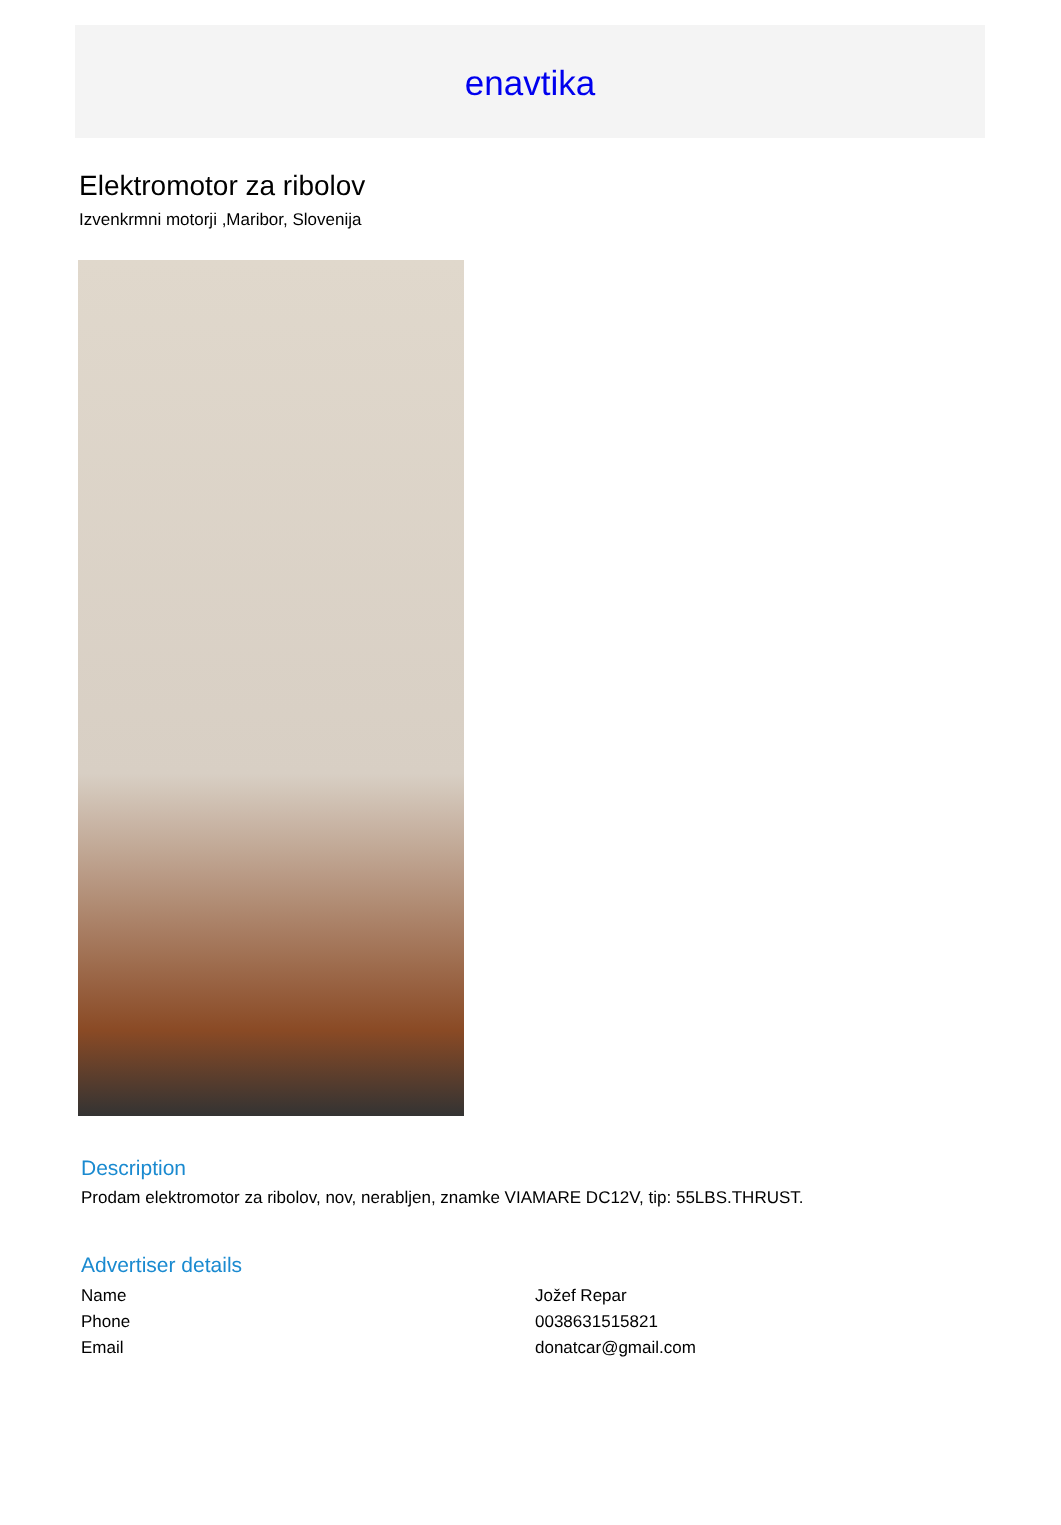enavtika
Elektromotor za ribolov
Izvenkrmni motorji ,Maribor, Slovenija
Description
Prodam elektromotor za ribolov, nov, nerabljen, znamke VIAMARE DC12V, tip: 55LBS.THRUST.
Advertiser details
| Name | Jožef Repar |
| Phone | 0038631515821 |
| Email | donatcar@gmail.com |